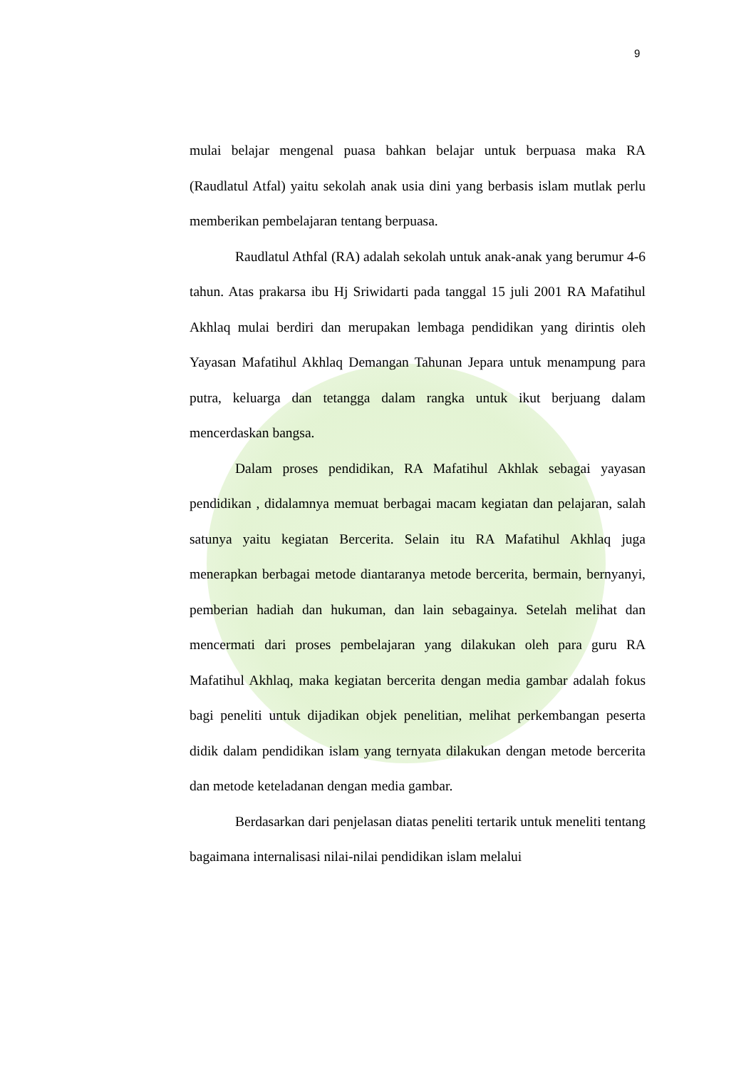9
mulai belajar mengenal puasa bahkan belajar untuk berpuasa maka RA (Raudlatul Atfal) yaitu sekolah anak usia dini yang berbasis islam mutlak perlu memberikan pembelajaran tentang berpuasa.
Raudlatul Athfal (RA) adalah sekolah untuk anak-anak yang berumur 4-6 tahun. Atas prakarsa ibu Hj Sriwidarti pada tanggal 15 juli 2001 RA Mafatihul Akhlaq mulai berdiri dan merupakan lembaga pendidikan yang dirintis oleh Yayasan Mafatihul Akhlaq Demangan Tahunan Jepara untuk menampung para putra, keluarga dan tetangga dalam rangka untuk ikut berjuang dalam mencerdaskan bangsa.
Dalam proses pendidikan, RA Mafatihul Akhlak sebagai yayasan pendidikan , didalamnya memuat berbagai macam kegiatan dan pelajaran, salah satunya yaitu kegiatan Bercerita. Selain itu RA Mafatihul Akhlaq juga menerapkan berbagai metode diantaranya metode bercerita, bermain, bernyanyi, pemberian hadiah dan hukuman, dan lain sebagainya. Setelah melihat dan mencermati dari proses pembelajaran yang dilakukan oleh para guru RA Mafatihul Akhlaq, maka kegiatan bercerita dengan media gambar adalah fokus bagi peneliti untuk dijadikan objek penelitian, melihat perkembangan peserta didik dalam pendidikan islam yang ternyata dilakukan dengan metode bercerita dan metode keteladanan dengan media gambar.
Berdasarkan dari penjelasan diatas peneliti tertarik untuk meneliti tentang bagaimana internalisasi nilai-nilai pendidikan islam melalui